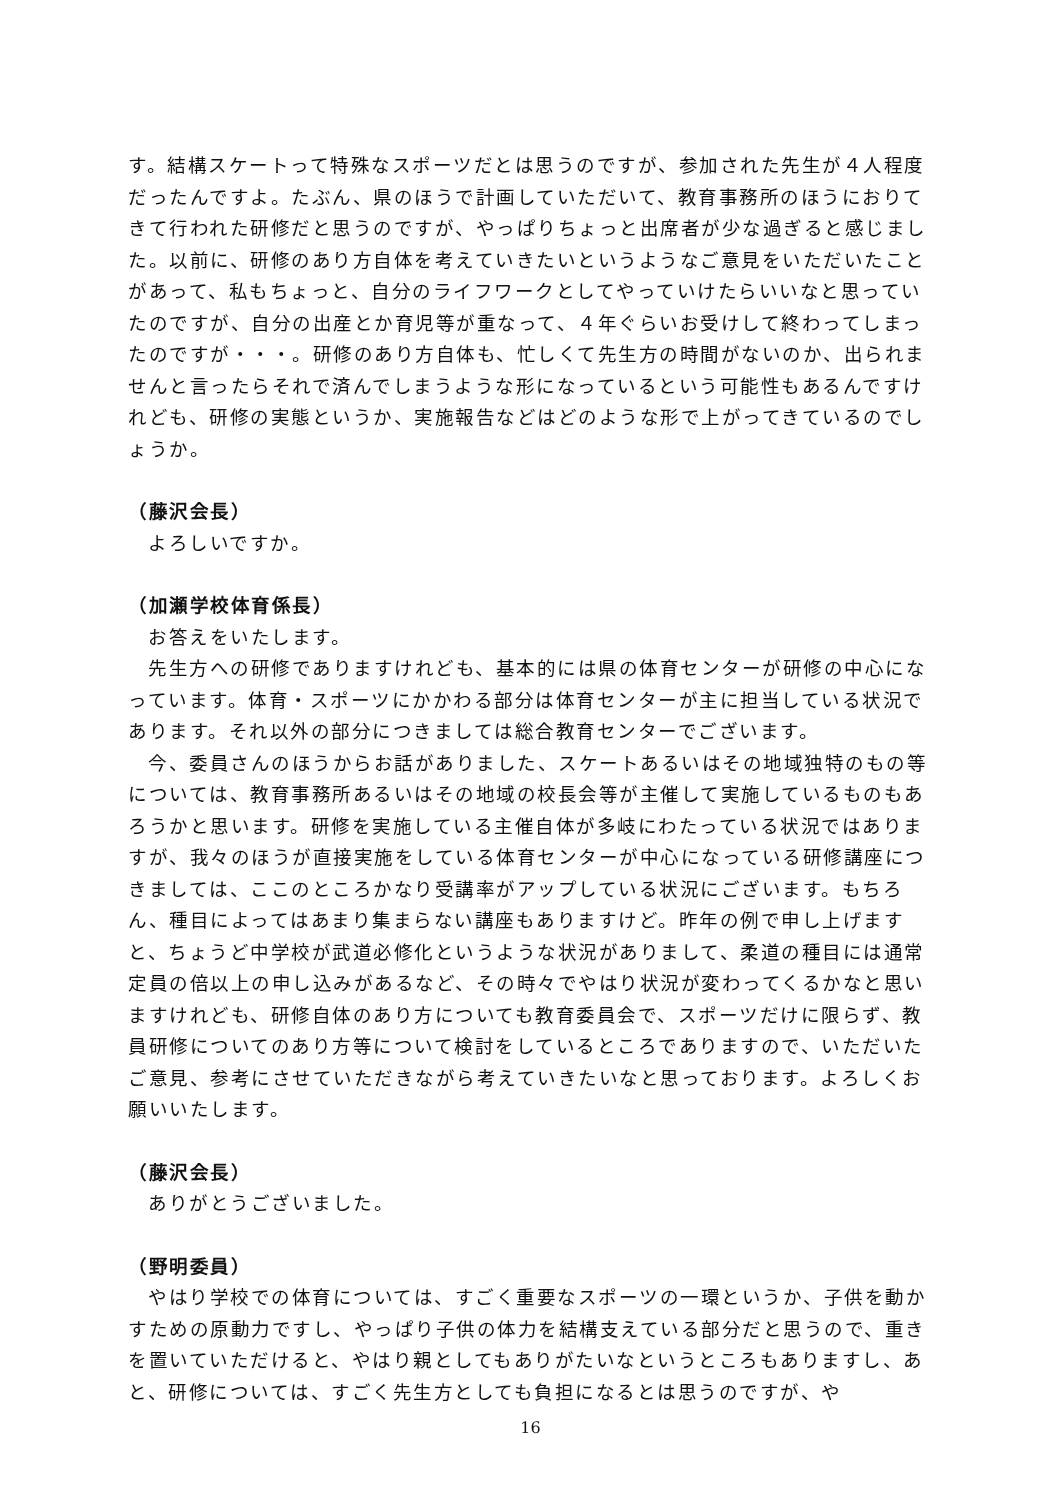す。結構スケートって特殊なスポーツだとは思うのですが、参加された先生が４人程度だったんですよ。たぶん、県のほうで計画していただいて、教育事務所のほうにおりてきて行われた研修だと思うのですが、やっぱりちょっと出席者が少な過ぎると感じました。以前に、研修のあり方自体を考えていきたいというようなご意見をいただいたことがあって、私もちょっと、自分のライフワークとしてやっていけたらいいなと思っていたのですが、自分の出産とか育児等が重なって、４年ぐらいお受けして終わってしまったのですが・・・。研修のあり方自体も、忙しくて先生方の時間がないのか、出られませんと言ったらそれで済んでしまうような形になっているという可能性もあるんですけれども、研修の実態というか、実施報告などはどのような形で上がってきているのでしょうか。
（藤沢会長）
よろしいですか。
（加瀬学校体育係長）
お答えをいたします。
先生方への研修でありますけれども、基本的には県の体育センターが研修の中心になっています。体育・スポーツにかかわる部分は体育センターが主に担当している状況であります。それ以外の部分につきましては総合教育センターでございます。
今、委員さんのほうからお話がありました、スケートあるいはその地域独特のもの等については、教育事務所あるいはその地域の校長会等が主催して実施しているものもあろうかと思います。研修を実施している主催自体が多岐にわたっている状況ではありますが、我々のほうが直接実施をしている体育センターが中心になっている研修講座につきましては、ここのところかなり受講率がアップしている状況にございます。もちろん、種目によってはあまり集まらない講座もありますけど。昨年の例で申し上げますと、ちょうど中学校が武道必修化というような状況がありまして、柔道の種目には通常定員の倍以上の申し込みがあるなど、その時々でやはり状況が変わってくるかなと思いますけれども、研修自体のあり方についても教育委員会で、スポーツだけに限らず、教員研修についてのあり方等について検討をしているところでありますので、いただいたご意見、参考にさせていただきながら考えていきたいなと思っております。よろしくお願いいたします。
（藤沢会長）
ありがとうございました。
（野明委員）
やはり学校での体育については、すごく重要なスポーツの一環というか、子供を動かすための原動力ですし、やっぱり子供の体力を結構支えている部分だと思うので、重きを置いていただけると、やはり親としてもありがたいなというところもありますし、あと、研修については、すごく先生方としても負担になるとは思うのですが、や
16